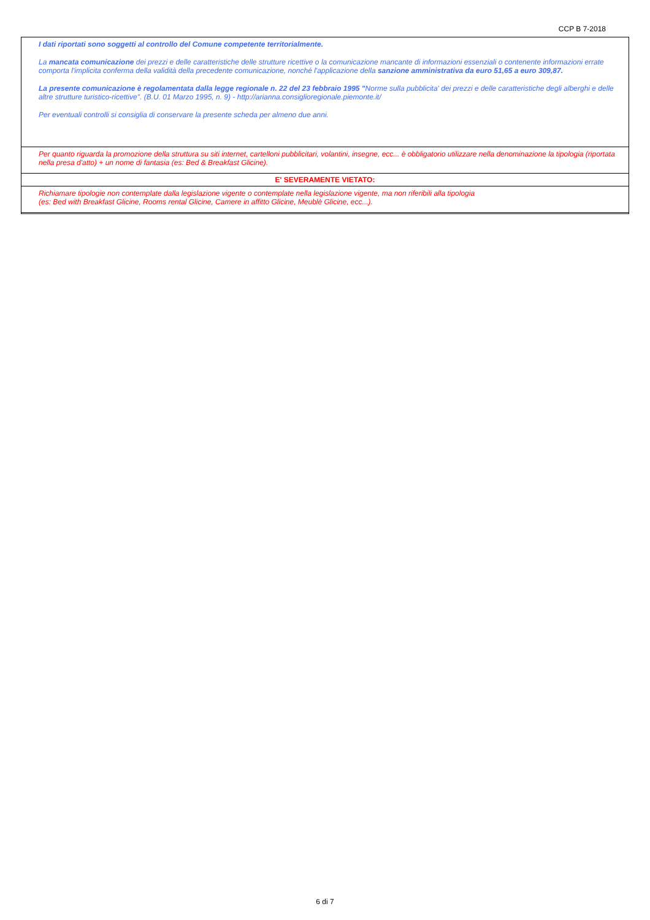CCP B 7-2018
I dati riportati sono soggetti al controllo del Comune competente territorialmente.
La mancata comunicazione dei prezzi e delle caratteristiche delle strutture ricettive o la comunicazione mancante di informazioni essenziali o contenente informazioni errate comporta l'implicita conferma della validità della precedente comunicazione, nonché l'applicazione della sanzione amministrativa da euro 51,65 a euro 309,87.
La presente comunicazione è regolamentata dalla legge regionale n. 22 del 23 febbraio 1995 "Norme sulla pubblicita' dei prezzi e delle caratteristiche degli alberghi e delle altre strutture turistico-ricettive". (B.U. 01 Marzo 1995, n. 9) - http://arianna.consiglioregionale.piemonte.it/
Per eventuali controlli si consiglia di conservare la presente scheda per almeno due anni.
Per quanto riguarda la promozione della struttura su siti internet, cartelloni pubblicitari, volantini, insegne, ecc... è obbligatorio utilizzare nella denominazione la tipologia (riportata nella presa d'atto) + un nome di fantasia (es: Bed & Breakfast Glicine).
E' SEVERAMENTE VIETATO:
Richiamare tipologie non contemplate dalla legislazione vigente o contemplate nella legislazione vigente, ma non riferibili alla tipologia
(es: Bed with Breakfast Glicine, Rooms rental Glicine, Camere in affitto Glicine, Meublè Glicine, ecc...).
6 di 7